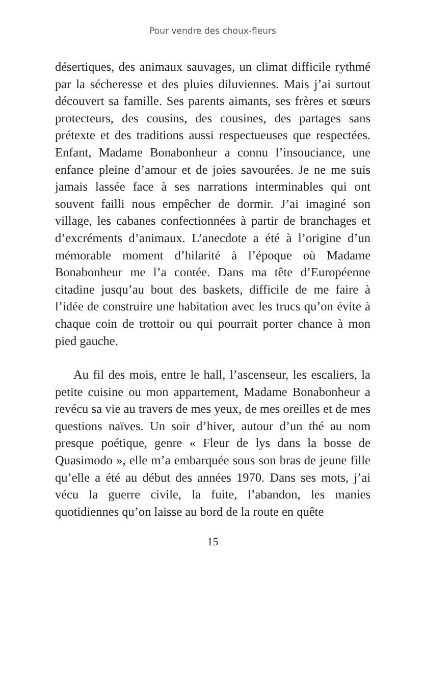Pour vendre des choux-fleurs
désertiques, des animaux sauvages, un climat difficile rythmé par la sécheresse et des pluies diluviennes. Mais j’ai surtout découvert sa famille. Ses parents aimants, ses frères et sœurs protecteurs, des cousins, des cousines, des partages sans prétexte et des traditions aussi respectueuses que respectées. Enfant, Madame Bonabonheur a connu l’insouciance, une enfance pleine d’amour et de joies savourées. Je ne me suis jamais lassée face à ses narrations interminables qui ont souvent failli nous empêcher de dormir. J’ai imaginé son village, les cabanes confectionnées à partir de branchages et d’excréments d’animaux. L’anecdote a été à l’origine d’un mémorable moment d’hilarité à l’époque où Madame Bonabonheur me l’a contée. Dans ma tête d’Européenne citadine jusqu’au bout des baskets, difficile de me faire à l’idée de construire une habitation avec les trucs qu’on évite à chaque coin de trottoir ou qui pourrait porter chance à mon pied gauche.
Au fil des mois, entre le hall, l’ascenseur, les escaliers, la petite cuisine ou mon appartement, Madame Bonabonheur a revécu sa vie au travers de mes yeux, de mes oreilles et de mes questions naïves. Un soir d’hiver, autour d’un thé au nom presque poétique, genre « Fleur de lys dans la bosse de Quasimodo », elle m’a embarquée sous son bras de jeune fille qu’elle a été au début des années 1970. Dans ses mots, j’ai vécu la guerre civile, la fuite, l’abandon, les manies quotidiennes qu’on laisse au bord de la route en quête
15